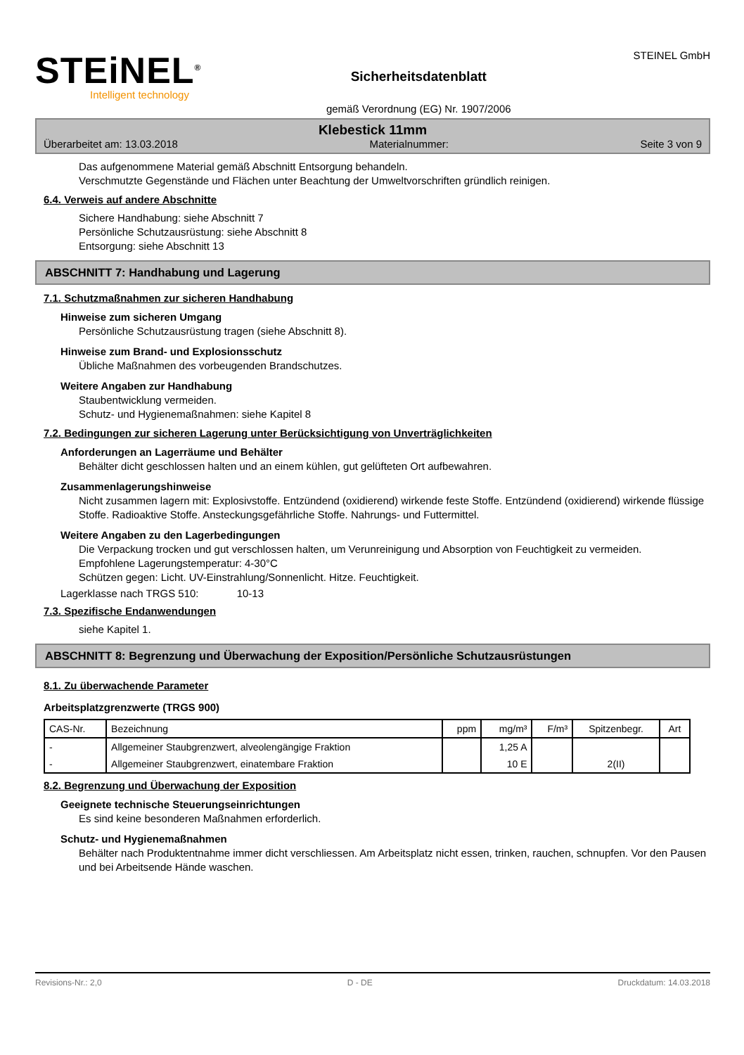STEiNEL<sup>®</sup>
Intelligent technology
Sicherheitsdatenblatt
gemäß Verordnung (EG) Nr. 1907/2006
STEINEL GmbH
Klebestick 11mm
Überarbeitet am: 13.03.2018 Materialnummer: Seite 3 von 9
Das aufgenommene Material gemäß Abschnitt Entsorgung behandeln.
Verschmutzte Gegenstände und Flächen unter Beachtung der Umweltvorschriften gründlich reinigen.
6.4. Verweis auf andere Abschnitte
Sichere Handhabung: siehe Abschnitt 7
Persönliche Schutzausrüstung: siehe Abschnitt 8
Entsorgung: siehe Abschnitt 13
ABSCHNITT 7: Handhabung und Lagerung
7.1. Schutzmaßnahmen zur sicheren Handhabung
Hinweise zum sicheren Umgang
Persönliche Schutzausrüstung tragen (siehe Abschnitt 8).
Hinweise zum Brand- und Explosionsschutz
Übliche Maßnahmen des vorbeugenden Brandschutzes.
Weitere Angaben zur Handhabung
Staubentwicklung vermeiden.
Schutz- und Hygienemaßnahmen: siehe Kapitel 8
7.2. Bedingungen zur sicheren Lagerung unter Berücksichtigung von Unverträglichkeiten
Anforderungen an Lagerräume und Behälter
Behälter dicht geschlossen halten und an einem kühlen, gut gelüfteten Ort aufbewahren.
Zusammenlagerungshinweise
Nicht zusammen lagern mit: Explosivstoffe. Entzündend (oxidierend) wirkende feste Stoffe. Entzündend (oxidierend) wirkende flüssige Stoffe. Radioaktive Stoffe. Ansteckungsgefährliche Stoffe. Nahrungs- und Futtermittel.
Weitere Angaben zu den Lagerbedingungen
Die Verpackung trocken und gut verschlossen halten, um Verunreinigung und Absorption von Feuchtigkeit zu vermeiden.
Empfohlene Lagerungstemperatur: 4-30°C
Schützen gegen: Licht. UV-Einstrahlung/Sonnenlicht. Hitze. Feuchtigkeit.
Lagerklasse nach TRGS 510: 10-13
7.3. Spezifische Endanwendungen
siehe Kapitel 1.
ABSCHNITT 8: Begrenzung und Überwachung der Exposition/Persönliche Schutzausrüstungen
8.1. Zu überwachende Parameter
Arbeitsplatzgrenzwerte (TRGS 900)
| CAS-Nr. | Bezeichnung | ppm | mg/m³ | F/m³ | Spitzenbegr. | Art |
| --- | --- | --- | --- | --- | --- | --- |
| - | Allgemeiner Staubgrenzwert, alveolengängige Fraktion | | 1,25 A | | | |
| - | Allgemeiner Staubgrenzwert, einatembare Fraktion | | 10 E | | 2(II) | |
8.2. Begrenzung und Überwachung der Exposition
Geeignete technische Steuerungseinrichtungen
Es sind keine besonderen Maßnahmen erforderlich.
Schutz- und Hygienemaßnahmen
Behälter nach Produktentnahme immer dicht verschliessen. Am Arbeitsplatz nicht essen, trinken, rauchen, schnupfen. Vor den Pausen und bei Arbeitsende Hände waschen.
Revisions-Nr.: 2,0 D - DE Druckdatum: 14.03.2018